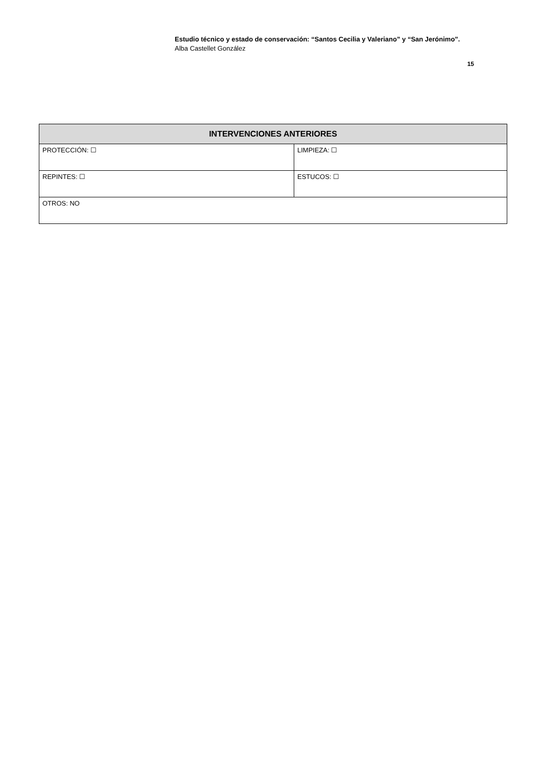Estudio técnico y estado de conservación: “Santos Cecilia y Valeriano” y “San Jerónimo”.
Alba Castellet González
15
| INTERVENCIONES ANTERIORES | |
| --- | --- |
| PROTECCIÓN: ☐ | LIMPIEZA: ☐ |
| REPINTES: ☐ | ESTUCOS: ☐ |
| OTROS: NO | |